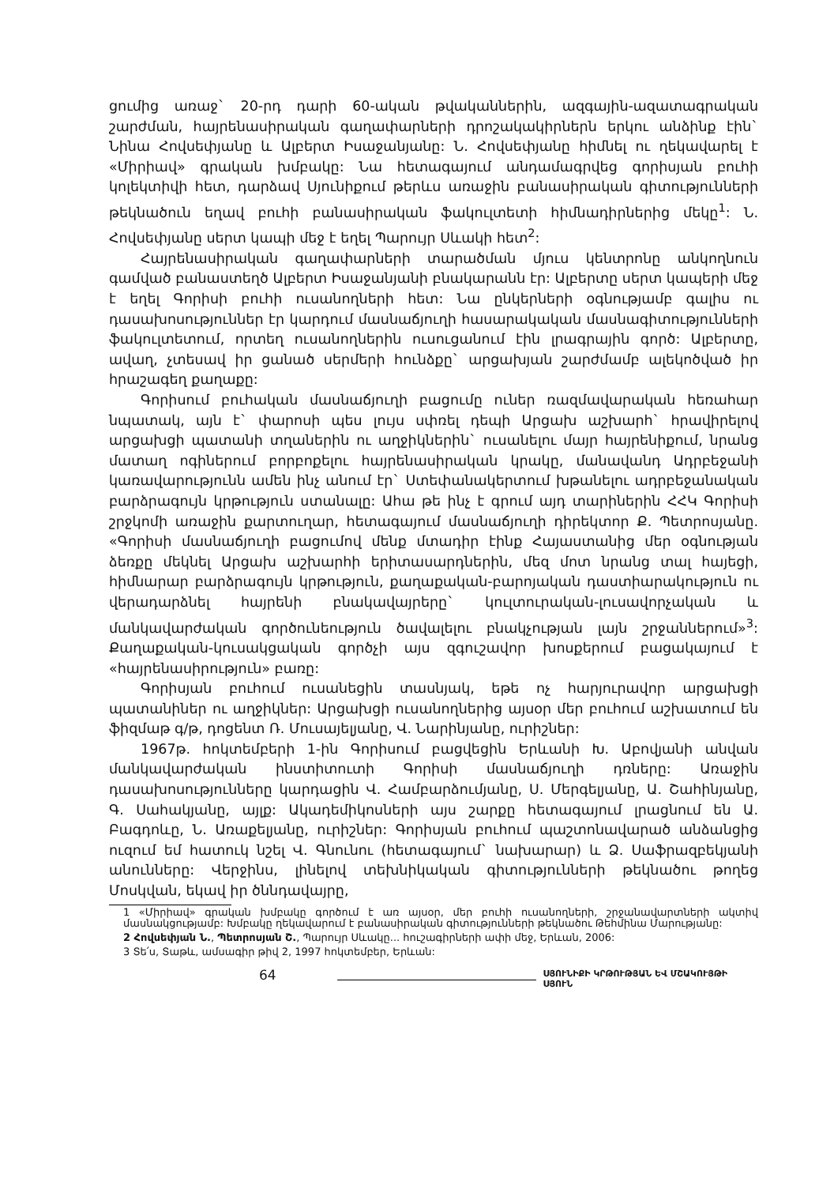ցումից առաջ` 20-րդ դարի 60-ական թվականներին, ազգային-ազատագրական շարժման, հայրենասիրական գաղափարների դրոշակակիրներն երկու անձինք էին` Նինա Հովսեփյանը և Ալբերտ Իսաջանյանը: Ն. Հովսեփյանը հիմնել ու ղեկավարել է «Միրիավ» գրական խմբակը: Նա հետագայում անդամագրվեց գորիսյան բուհի կոլեկտիվի հետ, դարձավ Սյունիքում թերևս առաջին բանասիրական գիտությունների թեկնածուն եղավ բուհի բանասիրական ֆակուլտետի հիմնադիրներից մեկը<sup>1</sup>: Ն. Հովսեփյանը սերտ կապի մեջ է եղել Պարույր Սևակի հետ<sup>2</sup>:
Հայրենասիրական գաղափարների տարածման մյուս կենտրոնը անկողնուն գամված բանաստեղծ Ալբերտ Իսաջանյանի բնակարանն էր: Ալբերտը սերտ կապերի մեջ է եղել Գորիսի բուհի ուսանողների հետ: Նա ընկերների օգնությամբ գալիս ու դասախոսություններ էր կարդում մասնաճյուղի հասարակական մասնագիտությունների ֆակուլտետում, որտեղ ուսանողներին ուսուցանում էին լրագրային գործ: Ալբերտը, ավաղ, չտեսավ իր ցանած սերմերի հունձքը` արցախյան շարժմամբ ալեկոծված իր հրաշագեղ քաղաքը:
Գորիսում բուհական մասնաճյուղի բացումը ուներ ռազմավարական հեռահար նպատակ, այն է` փարոսի պես լույս սփռել դեպի Արցախ աշխարհ` հրավիրելով արցախցի պատանի տղաներին ու աղջիկներին` ուսանելու մայր հայրենիքում, նրանց մատաղ ոգիներում բորբոքելու հայրենասիրական կրակը, մանավանդ Ադրբեջանի կառավարությունն ամեն ինչ անում էր` Ստեփանակերտում խթանելու ադրբեջանական բարձրագույն կրթություն ստանալը: Ահա թե ինչ է գրում այդ տարիներին ՀՀԿ Գորիսի շրջկոմի առաջին քարտուղար, հետագայում մասնաճյուղի դիրեկտոր Ք. Պետրոսյանը. «Գորիսի մասնաճյուղի բացումով մենք մտադիր էինք Հայաստանից մեր օգնության ձեռքը մեկնել Արցախ աշխարհի երիտասարդներին, մեզ մոտ նրանց տալ հայեցի, հիմնարար բարձրագույն կրթություն, քաղաքական-բարոյական դաստիարակություն ու վերադարձնել հայրենի բնակավայրերը` կուլտուրական-լուսավորչական և մանկավարժական գործունեություն ծավալելու բնակչության լայն շրջաններում»<sup>3</sup>: Քաղաքական-կուսակցական գործչի այս զգուշավոր խոսքերում բացակայում է «հայրենասիրություն» բառը:
Գորիսյան բուհում ուսանեցին տասնյակ, եթե ոչ հարյուրավոր արցախցի պատանիներ ու աղջիկներ: Արցախցի ուսանողներից այսօր մեր բուհում աշխատում են ֆիզմաթ գ/թ, դոցենտ Ռ. Մուսայելյանը, Վ. Նարինյանը, ուրիշներ:
1967թ. հոկտեմբերի 1-ին Գորիսում բացվեցին Երևանի Խ. Աբովյանի անվան մանկավարժական ինստիտուտի Գորիսի մասնաճյուղի դռները: Առաջին դասախոսությունները կարդացին Վ. Համբարձումյանը, Ս. Մերգելյանը, Ա. Շահինյանը, Գ. Սահակյանը, այլք: Ակադեմիկոսների այս շարքը հետագայում լրացնում են Ա. Բագդոևը, Ն. Առաքելյանը, ուրիշներ: Գորիսյան բուհում պաշտոնավարած անձանցից ուզում եմ հատուկ նշել Վ. Գնունու (հետագայում` նախարար) և Ձ. Սաֆրազբեկյանի անունները: Վերջինս, լինելով տեխնիկական գիտությունների թեկնածու թողեց Մոսկվան, եկավ իր ծննդավայրը,
1 «Միրիավ» գրական խմբակը գործում է առ այսօր, մեր բուհի ուսանողների, շրջանավարտների ակտիվ մասնակցությամբ: Խմբակը ղեկավարում է բանասիրական գիտությունների թեկնածու Թեհմինա Մարությանը:
2 Հովսեփյան Ն., Պետրոսյան Շ., Պարույր Սևակը... հուշագիրների ափի մեջ, Երևան, 2006:
3 Տե՛ս, Տաթև, ամսագիր թիվ 2, 1997 հոկտեմբեր, Երևան:
64 ՍՅՈՒՆԻՔԻ ԿՐԹՈՒԹՅԱՆ ԵՎ ՄՇԱԿՈՒՅԹԻ ՍՅՈՒՆ